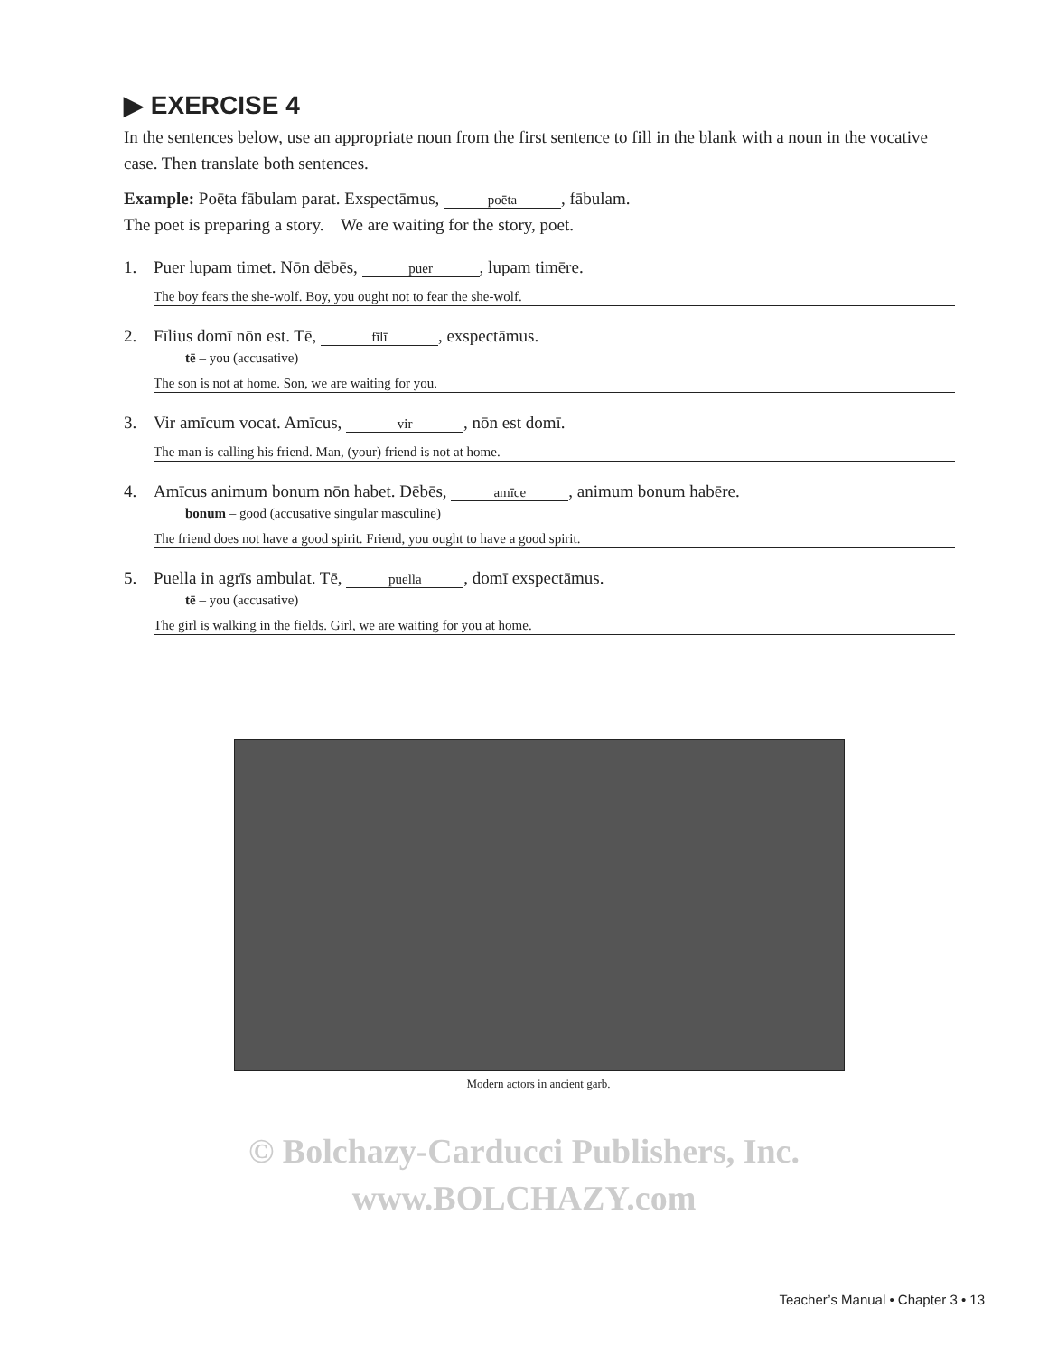▶ EXERCISE 4
In the sentences below, use an appropriate noun from the first sentence to fill in the blank with a noun in the vocative case. Then translate both sentences.
Example: Poēta fābulam parat. Exspectāmus, poēta, fābulam.
The poet is preparing a story. We are waiting for the story, poet.
1. Puer lupam timet. Nōn dēbēs, puer, lupam timēre.
The boy fears the she-wolf. Boy, you ought not to fear the she-wolf.
2. Fīlius domī nōn est. Tē, fīlī, exspectāmus.
tē – you (accusative)
The son is not at home. Son, we are waiting for you.
3. Vir amīcum vocat. Amīcus, vir, nōn est domī.
The man is calling his friend. Man, (your) friend is not at home.
4. Amīcus animum bonum nōn habet. Dēbēs, amīce, animum bonum habēre.
bonum – good (accusative singular masculine)
The friend does not have a good spirit. Friend, you ought to have a good spirit.
5. Puella in agrīs ambulat. Tē, puella, domī exspectāmus.
tē – you (accusative)
The girl is walking in the fields. Girl, we are waiting for you at home.
Modern actors in ancient garb.
© Bolchazy-Carducci Publishers, Inc.
www.BOLCHAZY.com
Teacher’s Manual • Chapter 3 • 13